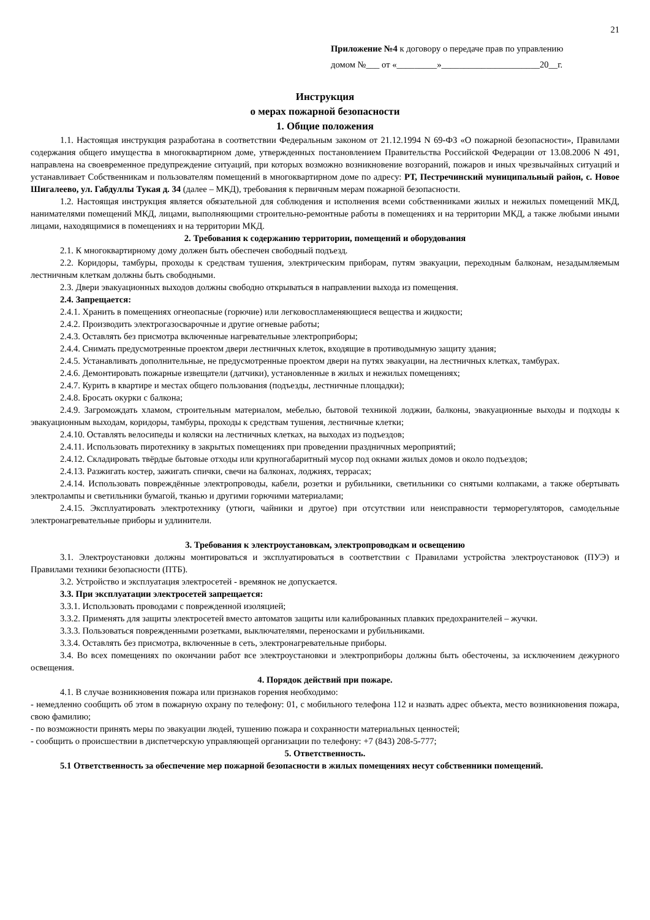21
Приложение №4 к договору о передаче прав по управлению
домом №___ от «_________»______________________20__г.
Инструкция
о мерах пожарной безопасности
1. Общие положения
1.1. Настоящая инструкция разработана в соответствии Федеральным законом от 21.12.1994 N 69-ФЗ «О пожарной безопасности», Правилами содержания общего имущества в многоквартирном доме, утвержденных постановлением Правительства Российской Федерации от 13.08.2006 N 491, направлена на своевременное предупреждение ситуаций, при которых возможно возникновение возгораний, пожаров и иных чрезвычайных ситуаций и устанавливает Собственникам и пользователям помещений в многоквартирном доме по адресу: РТ, Пестречинский муниципальный район, с. Новое Шигалеево, ул. Габдуллы Тукая д. 34 (далее – МКД), требования к первичным мерам пожарной безопасности.
1.2. Настоящая инструкция является обязательной для соблюдения и исполнения всеми собственниками жилых и нежилых помещений МКД, нанимателями помещений МКД, лицами, выполняющими строительно-ремонтные работы в помещениях и на территории МКД, а также любыми иными лицами, находящимися в помещениях и на территории МКД.
2. Требования к содержанию территории, помещений и оборудования
2.1. К многоквартирному дому должен быть обеспечен свободный подъезд.
2.2. Коридоры, тамбуры, проходы к средствам тушения, электрическим приборам, путям эвакуации, переходным балконам, незадымляемым лестничным клеткам должны быть свободными.
2.3. Двери эвакуационных выходов должны свободно открываться в направлении выхода из помещения.
2.4. Запрещается:
2.4.1. Хранить в помещениях огнеопасные (горючие) или легковоспламеняющиеся вещества и жидкости;
2.4.2. Производить электрогазосварочные и другие огневые работы;
2.4.3. Оставлять без присмотра включенные нагревательные электроприборы;
2.4.4. Снимать предусмотренные проектом двери лестничных клеток, входящие в противодымную защиту здания;
2.4.5. Устанавливать дополнительные, не предусмотренные проектом двери на путях эвакуации, на лестничных клетках, тамбурах.
2.4.6. Демонтировать пожарные извещатели (датчики), установленные в жилых и нежилых помещениях;
2.4.7. Курить в квартире и местах общего пользования (подъезды, лестничные площадки);
2.4.8. Бросать окурки с балкона;
2.4.9. Загромождать хламом, строительным материалом, мебелью, бытовой техникой лоджии, балконы, эвакуационные выходы и подходы к эвакуационным выходам, коридоры, тамбуры, проходы к средствам тушения, лестничные клетки;
2.4.10. Оставлять велосипеды и коляски на лестничных клетках, на выходах из подъездов;
2.4.11. Использовать пиротехнику в закрытых помещениях при проведении праздничных мероприятий;
2.4.12. Складировать твёрдые бытовые отходы или крупногабаритный мусор под окнами жилых домов и около подъездов;
2.4.13. Разжигать костер, зажигать спички, свечи на балконах, лоджиях, террасах;
2.4.14. Использовать повреждённые электропроводы, кабели, розетки и рубильники, светильники со снятыми колпаками, а также обертывать электролампы и светильники бумагой, тканью и другими горючими материалами;
2.4.15. Эксплуатировать электротехнику (утюги, чайники и другое) при отсутствии или неисправности терморегуляторов, самодельные электронагревательные приборы и удлинители.
3. Требования к электроустановкам, электропроводкам и освещению
3.1. Электроустановки должны монтироваться и эксплуатироваться в соответствии с Правилами устройства электроустановок (ПУЭ) и Правилами техники безопасности (ПТБ).
3.2. Устройство и эксплуатация электросетей - времянок не допускается.
3.3. При эксплуатации электросетей запрещается:
3.3.1. Использовать проводами с поврежденной изоляцией;
3.3.2. Применять для защиты электросетей вместо автоматов защиты или калиброванных плавких предохранителей – жучки.
3.3.3. Пользоваться поврежденными розетками, выключателями, переносками и рубильниками.
3.3.4. Оставлять без присмотра, включенные в сеть, электронагревательные приборы.
3.4. Во всех помещениях по окончании работ все электроустановки и электроприборы должны быть обесточены, за исключением дежурного освещения.
4. Порядок действий при пожаре.
4.1. В случае возникновения пожара или признаков горения необходимо:
- немедленно сообщить об этом в пожарную охрану по телефону: 01, с мобильного телефона 112 и назвать адрес объекта, место возникновения пожара, свою фамилию;
- по возможности принять меры по эвакуации людей, тушению пожара и сохранности материальных ценностей;
- сообщить о происшествии в диспетчерскую управляющей организации по телефону: +7 (843) 208-5-777;
5. Ответственность.
5.1 Ответственность за обеспечение мер пожарной безопасности в жилых помещениях несут собственники помещений.